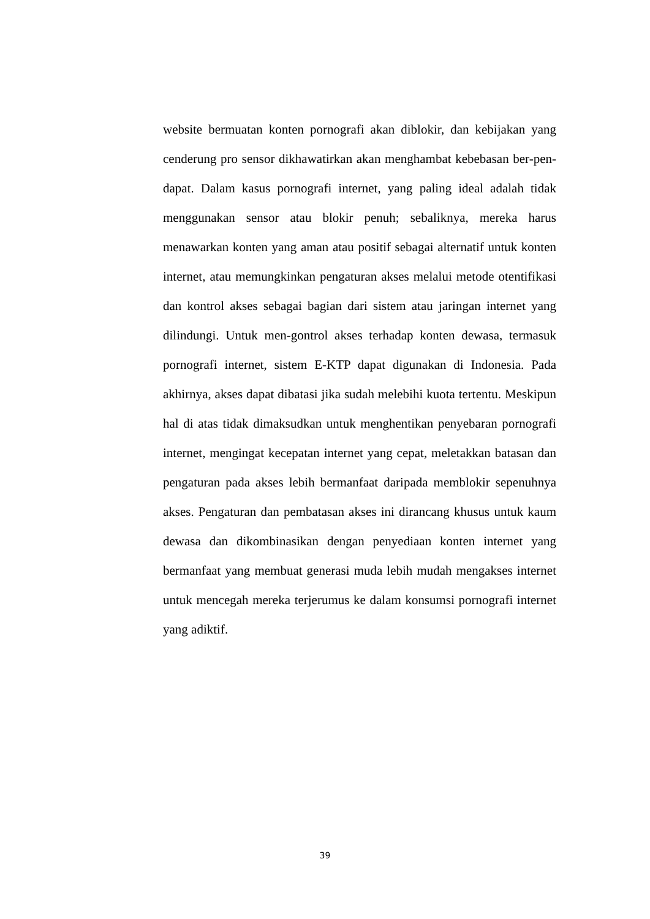website bermuatan konten pornografi akan diblokir, dan kebijakan yang cenderung pro sensor dikhawatirkan akan menghambat kebebasan ber-pen-dapat. Dalam kasus pornografi internet, yang paling ideal adalah tidak menggunakan sensor atau blokir penuh; sebaliknya, mereka harus menawarkan konten yang aman atau positif sebagai alternatif untuk konten internet, atau memungkinkan pengaturan akses melalui metode otentifikasi dan kontrol akses sebagai bagian dari sistem atau jaringan internet yang dilindungi. Untuk men-gontrol akses terhadap konten dewasa, termasuk pornografi internet, sistem E-KTP dapat digunakan di Indonesia. Pada akhirnya, akses dapat dibatasi jika sudah melebihi kuota tertentu. Meskipun hal di atas tidak dimaksudkan untuk menghentikan penyebaran pornografi internet, mengingat kecepatan internet yang cepat, meletakkan batasan dan pengaturan pada akses lebih bermanfaat daripada memblokir sepenuhnya akses. Pengaturan dan pembatasan akses ini dirancang khusus untuk kaum dewasa dan dikombinasikan dengan penyediaan konten internet yang bermanfaat yang membuat generasi muda lebih mudah mengakses internet untuk mencegah mereka terjerumus ke dalam konsumsi pornografi internet yang adiktif.
39